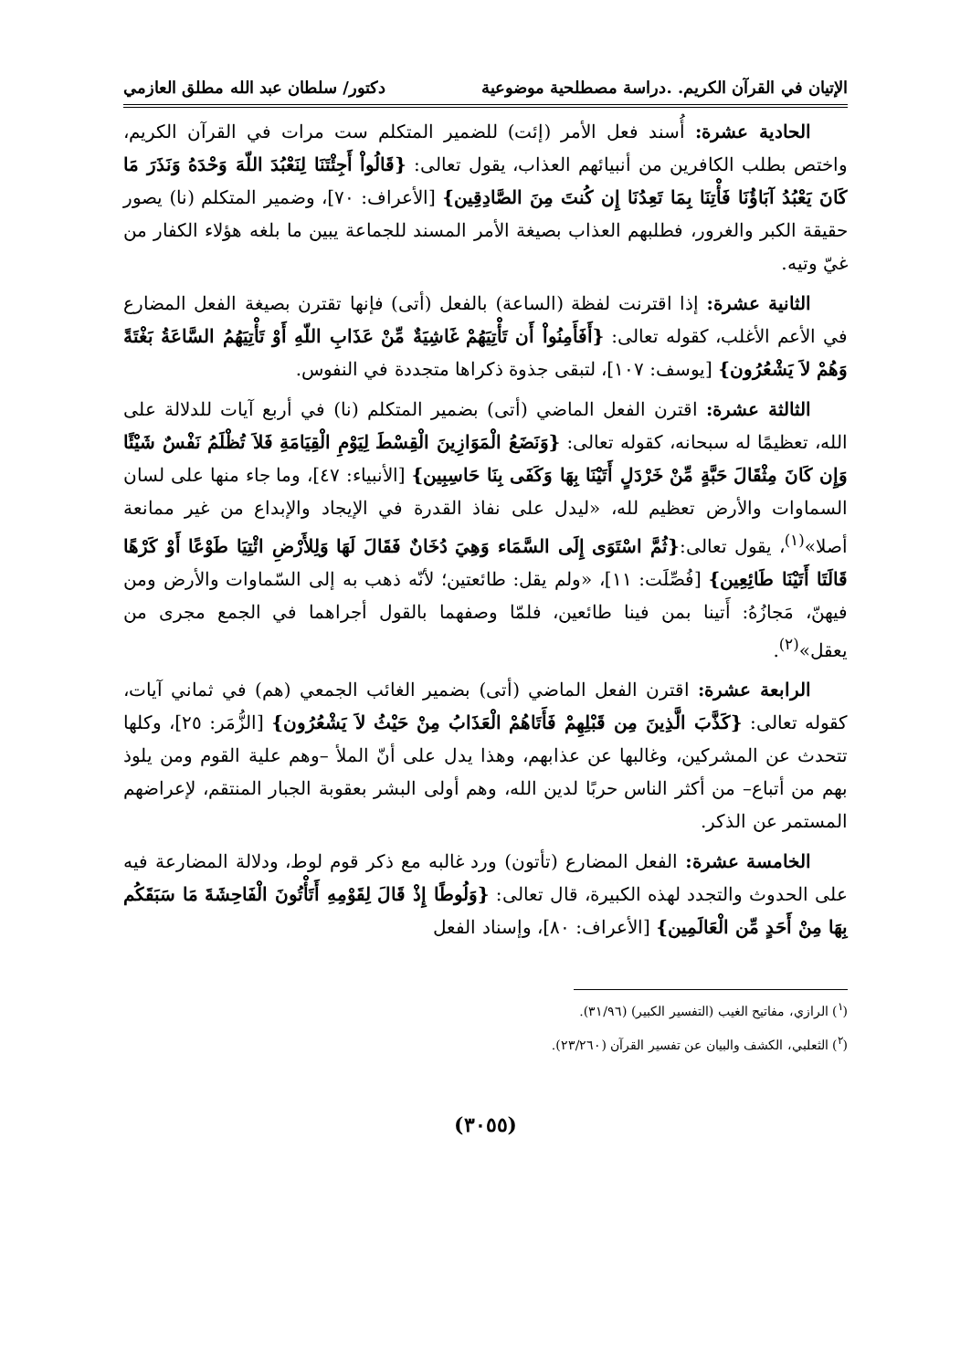الإتيان في القرآن الكريم. .دراسة مصطلحية موضوعية دكتور/ سلطان عبد الله مطلق العازمي
الحادية عشرة: أُسند فعل الأمر (إئت) للضمير المتكلم ست مرات في القرآن الكريم، واختص بطلب الكافرين من أنبيائهم العذاب، يقول تعالى: {قَالُواْ أَجِئْتَنَا لِنَعْبُدَ اللّهَ وَحْدَهُ وَنَذَرَ مَا كَانَ يَعْبُدُ آبَاؤُنَا فَأْتِنَا بِمَا تَعِدُنَا إِن كُنتَ مِنَ الصَّادِقِين} [الأعراف: ٧٠]، وضمير المتكلم (نا) يصور حقيقة الكبر والغرور، فطلبهم العذاب بصيغة الأمر المسند للجماعة يبين ما بلغه هؤلاء الكفار من غيّ وتيه.
الثانية عشرة: إذا اقترنت لفظة (الساعة) بالفعل (أتى) فإنها تقترن بصيغة الفعل المضارع في الأعم الأغلب، كقوله تعالى: {أَفَأَمِنُواْ أَن تَأْتِيَهُمْ غَاشِيَةٌ مِّنْ عَذَابِ اللّهِ أَوْ تَأْتِيَهُمُ السَّاعَةُ بَغْتَةً وَهُمْ لاَ يَشْعُرُون} [يوسف: ١٠٧]، لتبقى جذوة ذكراها متجددة في النفوس.
الثالثة عشرة: اقترن الفعل الماضي (أتى) بضمير المتكلم (نا) في أربع آيات للدلالة على الله، تعظيمًا له سبحانه، كقوله تعالى: {وَنَضَعُ الْمَوَازِينَ الْقِسْطَ لِيَوْمِ الْقِيَامَةِ فَلاَ تُظْلَمُ نَفْسٌ شَيْئًا وَإِن كَانَ مِثْقَالَ حَبَّةٍ مِّنْ خَرْدَلٍ أَتَيْنَا بِهَا وَكَفَى بِنَا حَاسِبِين} [الأنبياء: ٤٧]، وما جاء منها على لسان السماوات والأرض تعظيم لله، «ليدل على نفاذ القدرة في الإيجاد والإبداع من غير ممانعة أصلا»<sup>(١)</sup>، يقول تعالى:{ثُمَّ اسْتَوَى إِلَى السَّمَاء وَهِيَ دُخَانٌ فَقَالَ لَهَا وَلِلأَرْضِ ائْتِيَا طَوْعًا أَوْ كَرْهًا قَالَتَا أَتَيْنَا طَائِعِين} [فُصِّلَت: ١١]، «ولم يقل: طائعتين؛ لأنّه ذهب به إلى السّماوات والأرض ومن فيهنّ، مَجازُهُ: أَتينا بمن فينا طائعين، فلمّا وصفهما بالقول أجراهما في الجمع مجرى من يعقل»<sup>(٢)</sup>.
الرابعة عشرة: اقترن الفعل الماضي (أتى) بضمير الغائب الجمعي (هم) في ثماني آيات، كقوله تعالى: {كَذَّبَ الَّذِينَ مِن قَبْلِهِمْ فَأَتَاهُمْ الْعَذَابُ مِنْ حَيْثُ لاَ يَشْعُرُون} [الزُّمَر: ٢٥]، وكلها تتحدث عن المشركين، وغالبها عن عذابهم، وهذا يدل على أنّ الملأ –وهم علية القوم ومن يلوذ بهم من أتباع– من أكثر الناس حربًا لدين الله، وهم أولى البشر بعقوبة الجبار المنتقم، لإعراضهم المستمر عن الذكر.
الخامسة عشرة: الفعل المضارع (تأتون) ورد غالبه مع ذكر قوم لوط، ودلالة المضارعة فيه على الحدوث والتجدد لهذه الكبيرة، قال تعالى: {وَلُوطًا إِذْ قَالَ لِقَوْمِهِ أَتَأْتُونَ الْفَاحِشَةَ مَا سَبَقَكُم بِهَا مِنْ أَحَدٍ مِّن الْعَالَمِين} [الأعراف: ٨٠]، وإسناد الفعل
(<sup>١</sup>) الرازي، مفاتيح الغيب (التفسير الكبير) (٣١/٩٦).
(<sup>٢</sup>) الثعلبي، الكشف والبيان عن تفسير القرآن (٢٣/٢٦٠).
(٣٠٥٥)